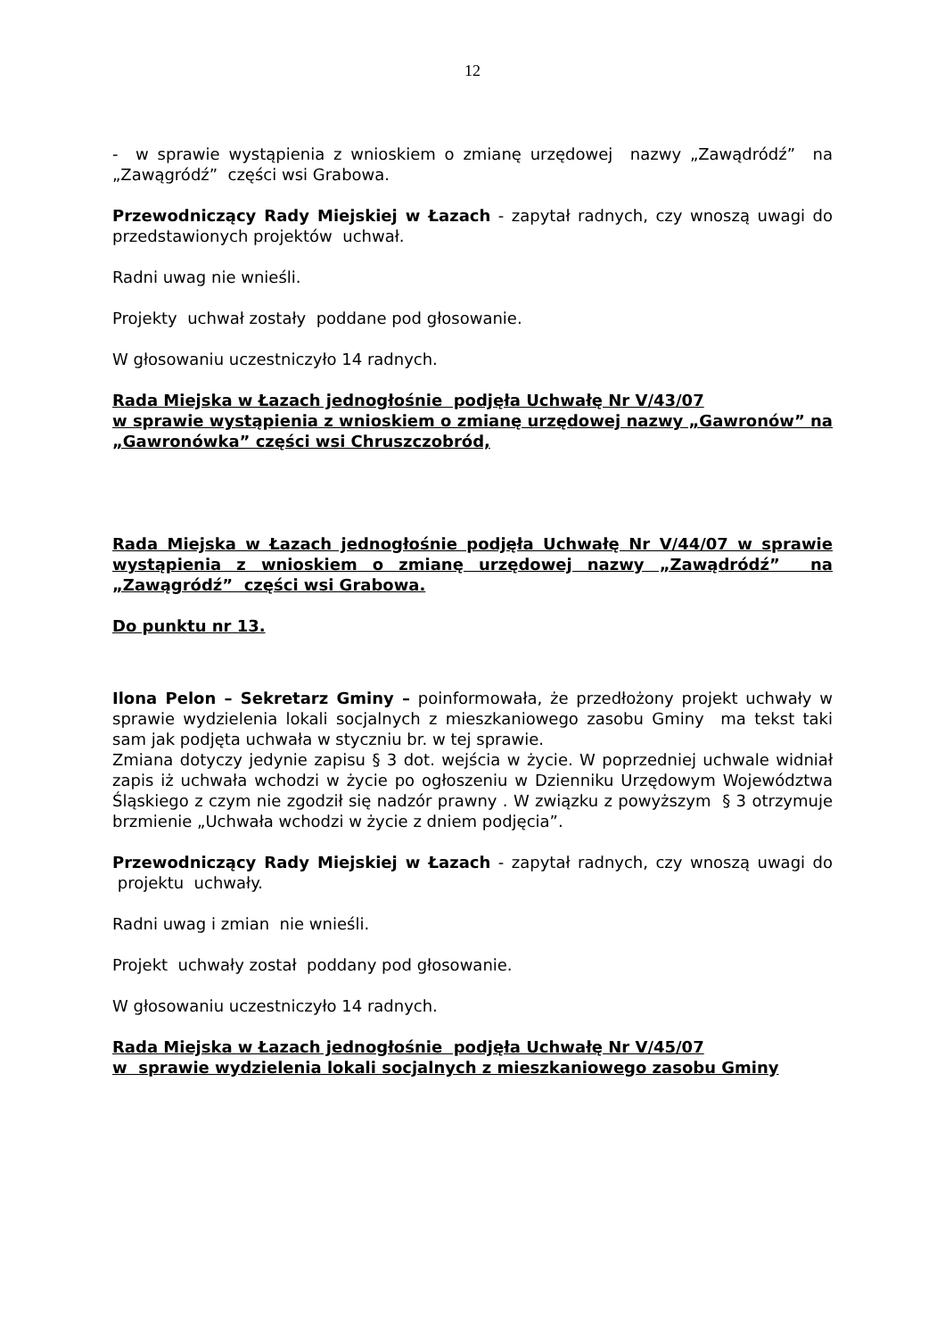12
- w sprawie wystąpienia z wnioskiem o zmianę urzędowej nazwy „Zawądródź” na „Zawągródź” części wsi Grabowa.
Przewodniczący Rady Miejskiej w Łazach - zapytał radnych, czy wnoszą uwagi do przedstawionych projektów uchwał.
Radni uwag nie wnieśli.
Projekty uchwał zostały poddane pod głosowanie.
W głosowaniu uczestniczyło 14 radnych.
Rada Miejska w Łazach jednogłośnie podjęła Uchwałę Nr V/43/07
w sprawie wystąpienia z wnioskiem o zmianę urzędowej nazwy „Gawronów” na „Gawronówka” części wsi Chruszczobród,
Rada Miejska w Łazach jednogłośnie podjęła Uchwałę Nr V/44/07 w sprawie wystąpienia z wnioskiem o zmianę urzędowej nazwy „Zawądródź” na „Zawągródź” części wsi Grabowa.
Do punktu nr 13.
Ilona Pelon – Sekretarz Gminy – poinformowała, że przedłożony projekt uchwały w sprawie wydzielenia lokali socjalnych z mieszkaniowego zasobu Gminy ma tekst taki sam jak podjęta uchwała w styczniu br. w tej sprawie.
Zmiana dotyczy jedynie zapisu § 3 dot. wejścia w życie. W poprzedniej uchwale widniał zapis iż uchwała wchodzi w życie po ogłoszeniu w Dzienniku Urzędowym Województwa Śląskiego z czym nie zgodził się nadzór prawny . W związku z powyższym § 3 otrzymuje brzmienie „Uchwała wchodzi w życie z dniem podjęcia”.
Przewodniczący Rady Miejskiej w Łazach - zapytał radnych, czy wnoszą uwagi do projektu uchwały.
Radni uwag i zmian nie wnieśli.
Projekt uchwały został poddany pod głosowanie.
W głosowaniu uczestniczyło 14 radnych.
Rada Miejska w Łazach jednogłośnie podjęła Uchwałę Nr V/45/07
w sprawie wydzielenia lokali socjalnych z mieszkaniowego zasobu Gminy